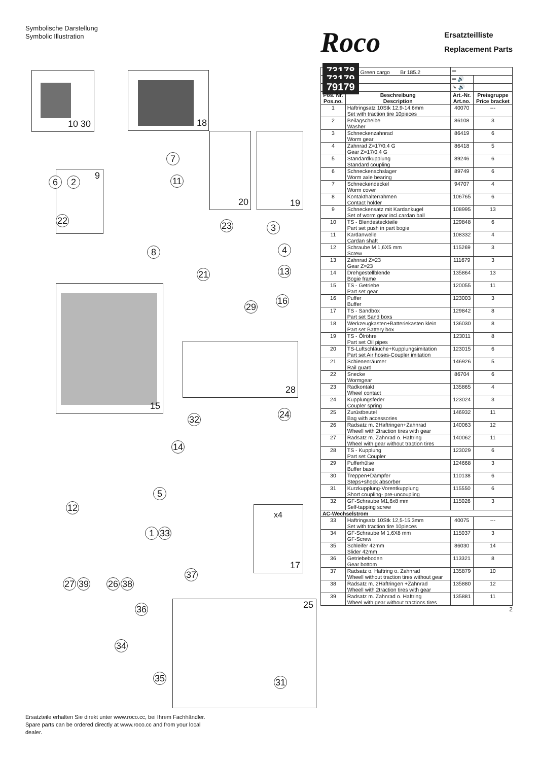Symbolische Darstellung
Symbolic Illustration
7
11 6 2
22 23 3
4 8
13 21
16
29
32 24
14
5
12
1 33
37
27 39 26 38
36
34
35 31
10 30 18
9
20 19
28
15
x4
17
25
Ersatzteile erhalten Sie direkt unter www.roco.cc, bei Ihrem Fachhändler.
Spare parts can be ordered directly at www.roco.cc and from your local dealer.
Roco
Ersatzteilliste
Replacement Parts
| 73178 Green cargo Br 185.2 | | ═ | |
| 73179 | | ═ 🔊 | |
| 79179 | | ∿ 🔊 | |
| Pos. Nr. Pos.no. | Beschreibung Description | Art.-Nr. Art.no. | Preisgruppe Price bracket |
| 1 | Haftringsatz 10Stk 12,9-14,6mm Set with traction tire 10pieces | 40070 | --- |
| 2 | Beilagscheibe Washer | 86108 | 3 |
| 3 | Schneckenzahnrad Worm gear | 86419 | 6 |
| 4 | Zahnrad Z=17/0.4 G Gear Z=17/0.4 G | 86418 | 5 |
| 5 | Standardkupplung Standard coupling | 89246 | 6 |
| 6 | Schneckenachslager Worm axle bearing | 89749 | 6 |
| 7 | Schneckendeckel Worm cover | 94707 | 4 |
| 8 | Kontakthalterrahmen Contact holder | 106765 | 6 |
| 9 | Schneckensatz mit Kardankugel Set of worm gear incl.cardan ball | 108995 | 13 |
| 10 | TS - Blendesteckteile Part set push in part bogie | 129848 | 6 |
| 11 | Kardanwelle Cardan shaft | 108332 | 4 |
| 12 | Schraube M 1,6X5 mm Screw | 115269 | 3 |
| 13 | Zahnrad Z=23 Gear Z=23 | 111679 | 3 |
| 14 | Drehgestellblende Bogie frame | 135864 | 13 |
| 15 | TS - Getriebe Part set gear | 120055 | 11 |
| 16 | Puffer Buffer | 123003 | 3 |
| 17 | TS - Sandbox Part set Sand boxs | 129842 | 8 |
| 18 | Werkzeugkasten+Batteriekasten klein Part set Battery box | 136030 | 8 |
| 19 | TS - Ölröhre Part set Oil pipes | 123011 | 8 |
| 20 | TS-Luftschläuche+Kupplungsimitation Part set Air hoses-Coupler imitation | 123015 | 6 |
| 21 | Schienenräumer Rail guard | 146926 | 5 |
| 22 | Snecke Wormgear | 86704 | 6 |
| 23 | Radkontakt Wheel contact | 135865 | 4 |
| 24 | Kupplungsfeder Coupler spring | 123024 | 3 |
| 25 | Zurüstbeutel Bag with accessories | 146932 | 11 |
| 26 | Radsatz m. 2Haftringen+Zahnrad Wheell with 2traction tires with gear | 140063 | 12 |
| 27 | Radsatz m. Zahnrad o. Haftring Wheel with gear without traction tires | 140062 | 11 |
| 28 | TS - Kupplung Part set Coupler | 123029 | 6 |
| 29 | Pufferhülse Buffer base | 124668 | 3 |
| 30 | Treppen+Dämpfer Steps+shock absorber | 110138 | 6 |
| 31 | Kurzkupplung-Vorentkupplung Short coupling- pre-uncoupling | 115550 | 6 |
| 32 | GF-Schraube M1,6x8 mm Self-tapping screw | 115026 | 3 |
| AC-Wechselstrom | | | |
| 33 | Haftringsatz 10Stk 12,5-15,3mm Set with traction tire 10pieces | 40075 | --- |
| 34 | GF-Schraube M 1,6X8 mm GF-Screw | 115037 | 3 |
| 35 | Schleifer 42mm Slider 42mm | 86030 | 14 |
| 36 | Getriebeboden Gear bottom | 113321 | 8 |
| 37 | Radsatz o. Haftring o. Zahnrad Wheell without traction tires without gear | 135879 | 10 |
| 38 | Radsatz m. 2Haftringen +Zahnrad Wheell with 2traction tires with gear | 135880 | 12 |
| 39 | Radsatz m. Zahnrad o. Haftring Wheel with gear without tractions tires | 135881 | 11 |
2